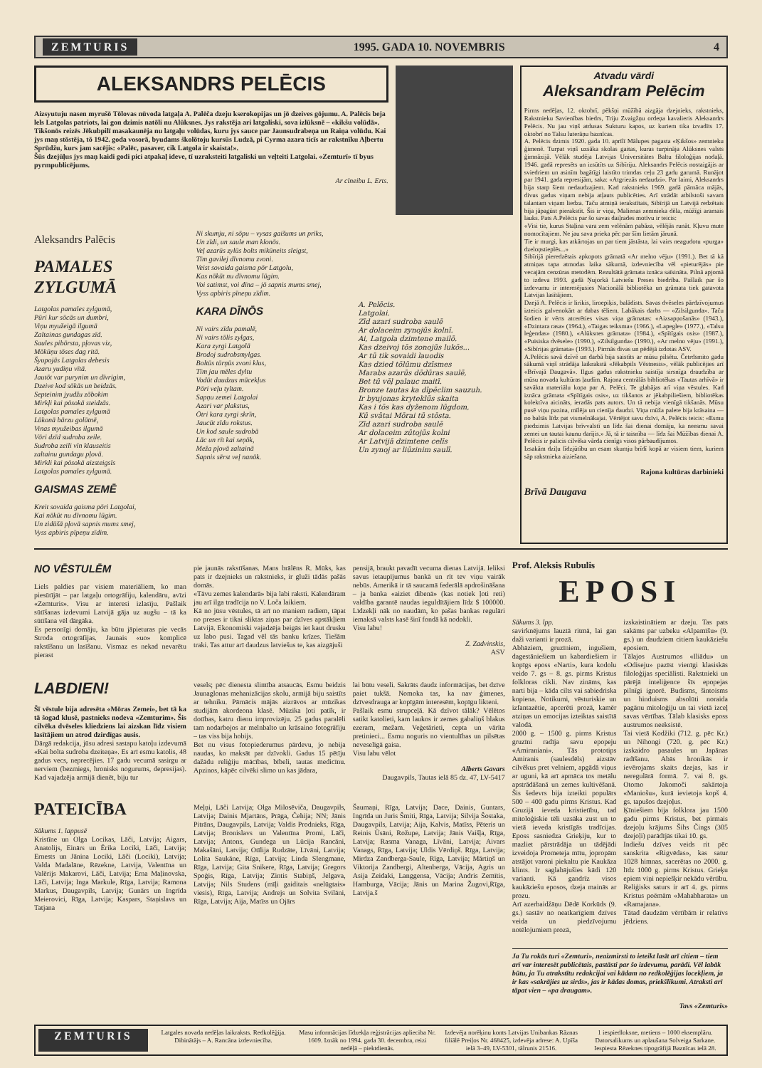ZEMTURIS 1995. GADA 10. NOVEMBRIS 4
ALEKSANDRS PELĒCIS
Aizsyutuju nasen myrušō Tōlovas nūvoda latgaļa A. Palēča dzeju kserokopijas un jō dzeives gōjumu. A. Palēcis beja lels Latgolas patriots, lai gon dzimis natōli nu Alūksnes. Jys rakstēja ari latgaliski, sova izlūksnē – «kikšu volūdā». Tikšonōs reizēs Jēkubpilī masakaunēja nu latgaļu volūdas, kuru jys sauce par Jaunsudrabeņa un Raiņa volūdu. Kai jys maņ stōstēja, tō 1942. goda vosorā, byudams školōtoju kursūs Ludzā, pi Cyrma azara ticīs ar rakstnīku Aļbertu Sprūdžu, kurs jam sacējis: «Palēc, pasaver, cik Latgola ir skaista!».
Šūs dzejūļus jys maņ kaidi godi pici atpakaļ ideve, tī uzraksteiti latgaliski un veļteiti Latgolai. «Zemturī» tī byus pyrmpublicējums.
Ar cīneibu L. Erts.
Aleksandrs Palēcis
PAMALES ZYLGUMĀ
Latgolas pamales zylgumā,
Pūri kur sōcās un dumbri,
Viņu myužeigā ilgumā
Zaltainas gundagas zīd.
Saules pibōrsta, pļovas viz,
Mōkūņu tōses dag ritā.
Šyupojās Latgolas debesis
Azaru yudiņu vītā.
Jautōt var purynim un dīvrigim,
Dzeive kod sōkās un beidzās.
Septeinim jyudžu zōbokim
Mirkļi kai pōsokā steidzās.
Latgolas pamales zylgumā
Lūkonā bārzu golūtnē,
Vinas myužeibas ilgumā
Vōri dzīd sudroba zeile.
Sudroba zeili vīn klauseitis
zaltainu gundagu pļovā.
Mirkli kai pōsokā aizsteigsīs
Latgolas pamales zylgumā.
GAISMAS ZEMĒ
Kreit sovaida gaisma pōri Latgolai,
Kai nōkūt nu dīvnomu lūgim.
Un zidūšā pļovā sapnis mums smej,
Vyss apbiris pīpeņu zīdim.
Ni skumju, ni sōpu – vysas gaišums un priks,
Un zīdi, un saule man klonōs.
Veļ azarūs zylūs bolts mikūneits sleigst,
Tīm gavilej dīvnomu zvoni.
Veist sovaida gaisma pōr Latgolu,
Kas nōkūt nu dīvnomu lūgim.
Voi satimst, voi dīna – jō sapnis mums smej,
Vyss apbiris pīneņu zīdim.
KARA DĪNŌS
Ni vairs zīdu pamalē,
Ni vairs tōlis zylgas,
Kara zyrgi Latgolā
Brodoj sudrobsmylgas.
Boltūs tūrņūs zvoni klus,
Tīm jau mēles dyltu
Vodūt daudzus mūcekļus
Pōri veļu tyltam.
Sapņu zemei Latgolai
Azari var plakstus,
Ōtri kara zyrgi skrīn,
Jaucūt zīdu rokstus.
Un kod saule sudrobā
Lāc un rīt kai seņōk,
Meža pļovā zaltainā
Sapnis sērst veļ nanōk.
A. Pelēcis.
Latgolai.
Zīd azari sudroba saulē
Ar dolaceim zynojūs kolnī.
Ai, Latgola dzimtene mailō.
Kas dzeivoj tōs zonojūs lukōs...
Ar tū tik sovaidi lauodis
Kas dzied tōlūmu dzīsmes
Marabs azarūs dōdūras saulē,
Bet tū vēļ palauc maitī.
Bronze tautas ka dīpēclim sauzuh.
Ir byujonas kryteklūs skaita
Kas i tōs kas dyženom lūgdom,
Kū svātai Mōrai tū stōsta.
Zīd azari sudroba saulē
Ar dolaceim zūtojūs kolni
Ar Latvijā dzimtene celīs
Un zynoj ar liūzinim saulī.
Atvadu vārdi
Aleksandram Pelēcim
Pirms nedēļas, 12. oktobrī, pēkšņi mūžībā aizgāja dzejnieks, rakstnieks, Rakstnieku Savienības biedrs, Triju Zvaigžņu ordeņa kavalieris Aleksandrs Pelēcis. Nu jau viņš atdusas Sukturu kapos, uz kuriem tika izvadīts 17. oktobrī no Talsu luterāņu baznīcas.
A. Pelēcis dzimis 1920. gada 10. aprīlī Mālupes pagasta «Ķikšos» zemnieku ģimenē. Turpat viņš uzsāka skolas gaitas, kuras turpināja Alūksnes valsts ģimnāzijā. Vēlāk studēja Latvijas Universitātes Baltu filoloģijas nodaļā. 1946. gadā represēts un izsūtīts uz Sibīriju. Aleksandrs Pelēcis nostaigājis ar sviedriem un asinīm bagātīgi laistīto trimdas ceļu 23 gadu garumā. Runājot par 1941. gada represijām, saka: «Atgriezās nedaudzi». Par laimi, Aleksandrs bija starp šiem nedaudzajiem. Kad rakstnieks 1969. gadā pārnāca mājās, divus gadus viņam nebija atļauts publicēties. Arī strādāt atbilstoši savam talantam viņam liedza. Taču atmiņā ierakstītais, Sibīrijā un Latvijā redzētais bija jāpagūst pierakstīt. Šis ir viņa, Malienas zemnieka dēla, mūžīgi aramais lauks. Pats A.Pelēcis par šo savas daiļrades motīvu ir teicis:
«Visi tie, kurus Staļina vara zem velēnām pabāza, vēlējās runāt. Kļuvu mute nomocītajiem. Ne jau sava prieka pēc par šīm lietām jārunā.
Tie ir murgi, kas atkārtojas un par tiem jāstāsta, lai vairs neagudotu «purga» dzeloņstieplēs...»
Sibīrijā pieredzētais apkopots grāmatā «Ar melno vēju» (1991.). Bet tā kā atmiņas tapa atmodas laika sākumā, izdevniecība vēl «pieturējās» pie vecajām cenzūras metodēm. Rezultātā grāmata iznāca saīsināta. Pilnā apjomā to izdeva 1993. gadā Ņujorkā Latviešu Preses biedrība. Pašlaik par šo izdevumu ir interesējusies Nacionālā bibliotēka un grāmata tiek gatavota Latvijas lasītājiem.
Dzejā A. Pelēcis ir lirikis, liroepiķis, balādists. Savas dvēseles pārdzīvojumus izteicis galvenokārt ar dabas tēliem. Labākais darbs — «Zilsilgunda». Taču šodien ir vērts atcerēties visas viņa grāmatas: «Aizsapņošanās» (1943.), «Dzintara rasa» (1964.), «Taigas teiksma» (1966.), «Lapegle» (1977.), «Talsu leģendas» (1980.), «Alūksnes grāmata» (1984.), «Spītīgais osis» (1987.), «Puisiska dvēsele» (1990.), «Zilsilgunda» (1990.), «Ar melno vēju» (1991.), «Sibīrijas grāmata» (1993.). Pirmās divas un pēdējā izdotas ASV.
A.Pelēcis savā dzīvē un darbā bija saistīts ar mūsu pilsētu. Četrdsmito gadu sākumā viņš strādāja laikrakstā «Jēkabpils Vēstnesis», vēlāk publicējies arī «Brīvajā Daugavā». Ilgus gadus rakstnieku saistīja sirsnīga draudzība ar mūsu novada kultūras ļaudīm. Rajona centrālās bibliotēkas «Tautas arhīvā» ir savākta materiālu kopa par A. Pelēci. Te glabājas arī viņa vēstules. Kad iznāca grāmata «Spītīgais osis», uz tikšanos ar jēkabpiliešiem, bibliotēkas kolektīva aicināts, ieradās pats autors. Un tā nebija vienīgā tikšanās. Mūsu pusē viņu pazina, mīlēja un cienīja daudzi. Viņa mūža palete bija krāsaina — no baltās līdz pat vismelnākajai. Vērtējot savu dzīvi, A. Pelēcis teicis: «Esmu piedzimis Latvijas brīvvalstī un līdz šai dienai domāju, ka neesmu savai zemei un tautai kaunu darījis.» Jā, tā ir taisnība — līdz šai Mūžības dienai A. Pelēcis ir palicis cilvēka vārda cienīgs visos pārbaudījumos.
Izsakām dziļu līdzjūtību un esam skumju brīdī kopā ar visiem tiem, kuriem sāp rakstnieka aiziešana.
Rajona kultūras darbinieki
Brīvā Daugava
NO VĒSTULĒM
Liels paldies par visiem materiāliem, ko man piesūtījāt – par latgaļu ortogrāfiju, kalendāru, avīzi «Zemturis». Visu ar interesi izlasīju. Pašlaik sūtīšanas izdevumi Latvijā gāja uz augšu – tā ka sūtīšana vēl dārgāka.
Es personīgi domāju, ka būtu jāpieturas pie vecās Stroda ortogrāfijas. Jaunais «uo» komplicē rakstīšanu un lasīšanu. Vismaz es nekad nevarētu pierast
pie jaunās rakstīšanas. Mans brālēns R. Mūks, kas pats ir dzejnieks un rakstnieks, ir gluži tādās pašās domās.
«Tāvu zemes kalendarā» bija labi raksti. Kalendāram jau arī ilga tradīcija no V. Loča laikiem.
Kā no jūsu vēstules, tā arī no maniem radiem, tāpat no preses ir tikai sliktas ziņas par dzīves apstākļiem Latvijā. Ekonomiski vajadzēja beigās iet kaut drusku uz labo pusi. Tagad vēl tās banku krīzes. Tiešām traki. Tas attur arī daudzus latviešus te, kas aizgājuši
pensijā, braukt pavadīt vecuma dienas Latvijā. Ieliksi savus ietaupījumus bankā un rīt tev viņu vairāk nebūs. Amerikā ir tā saucamā federālā apdrošināšana – ja banka «aiziet dibenā» (kas notiek ļoti reti) valdība garantē naudas ieguldītājiem līdz $ 100000. Līdzekļi nāk no naudām, ko pašas bankas regulāri iemaksā valsts kasē šinī fondā kā nodokli.
Visu labu!
Z. Zadvinskis,
ASV
LABDIEN!
Šī vēstule bija adresēta «Mōras Zemei», bet tā ka tā šogad klusē, pastnieks nodeva «Zemturim». Šis cilvēka dvēseles kliedziens lai aizskan līdz visiem lasītājiem un atrod dzirdīgas ausis.
Dārgā redakcija, jūsu adresi sastapu katoļu izdevumā «Kai bolta sudroba dzeiteņa». Es arī esmu katolis, 48 gadus vecs, neprecējies. 17 gadu vecumā sasirgu ar nerviem (bezmiegs, hronisks nogurums, depresijas). Kad vajadzēja armijā dienēt, biju tur
vesels; pēc dienesta slimība atsaucās. Esmu beidzis Jaunaglonas mehanizācijas skolu, armijā biju saistīts ar tehniku. Pārnācis mājās aizrāvos ar mūzikas studijām akordeona klasē. Mūzika ļoti patīk, ir dotības, katru dienu improvizēju. 25 gadus paralēli tam nodarbojos ar melnbalto un krāsaino fotogrāfiju – tas viss bija hobijs.
Bet nu visus fotopiederumus pārdevu, jo nebija naudas, ko maksāt par dzīvokli. Gadus 15 pētīju dažādu reliģiju mācības, bībeli, tautas medicīnu. Apzinos, kāpēc cilvēki slimo un kas jādara,
lai būtu veseli. Sakrāts daudz informācijas, bet dzīve paiet tukšā. Nomoka tas, ka nav ģimenes, dzīvesdrauga ar kopīgām interesēm, kopīgu likteni.
Pašlaik esmu strupceļā. Kā dzīvot tālāk? Vēlētos satikt katolieti, kam laukos ir zemes gabaliņš blakus ezeram, mežam. Veģetārieti, cepta un vārīta pretinieci... Esmu noguris no vientulības un pilsētas neveselīgā gaisa.
Visu labu vēlot
Alberts Gavars
Daugavpils, Tautas ielā 85 dz. 47, LV-5417
PATEICĪBA
Sākums 1. lappusē
Kristīne un Olga Locikas, Lāči, Latvija; Aigars, Anatolijs, Einārs un Ērika Lociki, Lāči, Latvija; Ernests un Jānina Lociki, Lāči (Lociki), Latvija; Valda Madalāne, Rēzekne, Latvija, Valentīna un Valērijs Makarovi, Lāči, Latvija; Erna Maļinovska, Lāči, Latvija; Inga Markule, Rīga, Latvija; Ramona Markus, Daugavpils, Latvija; Gunārs un Ingrīda Meierovici, Rīga, Latvija; Kaspars, Staņislavs un Tatjana
Meļņi, Lāči Latvija; Olga Milosēviča, Daugavpils, Latvija; Dainis Mjartāns, Prāga, Čehija; NN; Jānis Pitrāns, Daugavpils, Latvija; Valdis Prodnieks, Rīga, Latvija; Bronislavs un Valentīna Promi, Lāči, Latvija; Antons, Gundega un Lūcija Rancāni, Makašāni, Latvija; Otīlija Rudzāte, Līvāni, Latvija; Lolita Saukāne, Rīga, Latvija; Linda Slengmane, Rīga, Latvija; Gita Snikere, Rīga, Latvija; Gregors Spoģis, Rīga, Latvija; Zintis Stabiņš, Jelgava, Latvija; Nils Studens (mīļi gaiditais «nelūgtais» viesis), Rīga, Latvija; Andrejs un Solvita Svilāni, Rīga, Latvija; Aija, Matīss un Ojārs
Šaumaņi, Rīga, Latvija; Dace, Dainis, Guntars, Ingrīda un Juris Šmiti, Rīga, Latvija; Silvija Šostaka, Daugavpils, Latvija; Aija, Kalvis, Matīss, Pēteris un Reinis Ūsāni, Rožupe, Latvija; Jānis Vaišļa, Rīga, Latvija; Rasma Vanaga, Līvāni, Latvija; Aivars Vanags, Rīga, Latvija; Uldis Vērdiņš. Rīga, Latvija; Mirdza Zandberga-Saule, Rīga, Latvija; Mārtiņš un Viktorija Zandbergi, Altenberga, Vācija, Agris un Asija Zeidaki, Langgensa, Vācija; Andris Zemītis, Hamburga, Vācija; Jānis un Marina Žugovi,Rīga, Latvija.š
Prof. Aleksis Rubulis
EPOSI
Sākums 3. lpp.
savirknējums lauztā ritmā, lai gan daži varianti ir prozā.
Abhāziem, gruzīniem, ingušiem, dagestāniešiem un kabardiešiem ir kopīgs eposs «Narti», kura kodolu veido 7. gs – 8. gs. pirms Kristus folkloras cikli. Nav zināms, kas narti bija – kāda cilts vai sabiedriska kopiena. Notikumi, vēsturiskie un izfantazētie, apcerēti prozā, kamēr atziņas un emocijas izteiktas saistītā valodā.
2000 g. – 1500 g. pirms Kristus gruzīni radīja savu epopeju «Amiraniani». Tās prototips Amiranis (saulesdēls) aizstāv cilvēkus pret velniem, apgādā viņus ar uguni, kā arī apmāca tos metālu apstrādāšanā un zemes kultivēšanā. Šis šedevrs bija izteikti populārs 500 – 400 gadu pirms Kristus. Kad Gruzijā ieveda kristietību, tad mitoloģiskie tēli uzsāka zust un to vietā ieveda kristīgās tradīcijas. Eposs sasniedza Grieķiju, kur to mazliet pārstrādāja un tādējādi izveidoja Prometeja mītu, jopropām atstājot varoni piekaltu pie Kaukāza klints. Ir saglabājušies kādi 120 varianti. Kā gandrīz visos kaukāziešu eposos, dzeja mainās ar prozu.
Arī azerbaidžāņu Dēdē Korkūds (9. gs.) sastāv no neatkarīgiem dzīves veida un piedzīvojumu notēlojumiem prozā,
izskaistinātiem ar dzeju. Tas pats sakāms par uzbeku «Alpamīšu» (9. gs.) un daudziem citiem kaukāziešu eposiem.
Tālajos Austrumos «Iliādu» un «Odiseju» pazīst vienīgi klasiskās filoloģijas speciālisti. Rakstnieki un pārējā inteliģence šīs epopejas pilnīgi ignorē. Budisms, šintoisms un hinduisms absolūti noraida pagānu mitoloģiju un tai vietā izceļ savas vērtības. Tālab klasisks eposs austrumos neeksistē.
Tai vietā Kodžiki (712. g. pēc Kr.) un Nihongi (720. g. pēc Kr.) izskaidro pasaules un Japānas radīšanu. Abās hronikās ir ievērojams skaits dzejas, kas ir neregulārā formā. 7. vai 8. gs. Otomo Jakomoči sakārtoja «Maniošu», kurā ievietoja kopš 4. gs. tapušos dzejoļus.
Ķīniešiem bija folklora jau 1500 gadu pirms Kristus, bet pirmais dzejoļu krājums Šihs Čings (305 dzejoļi) parādījās tikai 10. gs.
Indiešu dzīves veids rit pēc sanskrita «Rigvēdas», kas satur 1028 himnas, sacerētas no 2000. g. līdz 1000 g. pirms Kristus. Grieķu epiem viņi nepiešķir nekādu vērtību. Reliģisks saturs ir arī 4. gs. pirms Kristus poēmām «Mahabharata» un «Ramajana».
Tātad daudzām vērtībām ir relatīvs jēdziens.
Ja Tu rokās turi «Zemturi», neaizmirsti to ieteikt lasīt arī citiem – tiem arī var interesēt publicētais, pastāsti par šo izdevumu, parādi. Vēl labāk būtu, ja Tu atrakstītu redakcijai vai kādam no redkolēģijas locekļiem, ja ir kas «sakrājies uz sirds», jas ir kādas domas, priekšlikumi. Atraksti arī tāpat vien – «pa draugam».
Tavs «Zemturis»
ZEMTURIS
Latgales novada nedēļas laikraksts. Redkolēģija. Dibinātājs – A. Rancāna izdevniecība.
Masu informācijas līdzekļa reģistrācijas aplieciba Nr. 1609. Iznāk no 1994. gada 30. decembra, reizi nedēļā – piektdienās.
Izdevēja norēķinu konts Latvijas Unibankas Rāznas filiālē Preiļos Nr. 468425, izdevēja adrese: A. Upīša ielā 3–49, LV-5301, tālrunis 21516.
1 iespiedloksne, metiens – 1000 eksemplāru. Datorsalikums un aplaušana Solveiga Sarkane. Iespiesta Rēzeknes tipogrāfijā Baznīcas ielā 28.